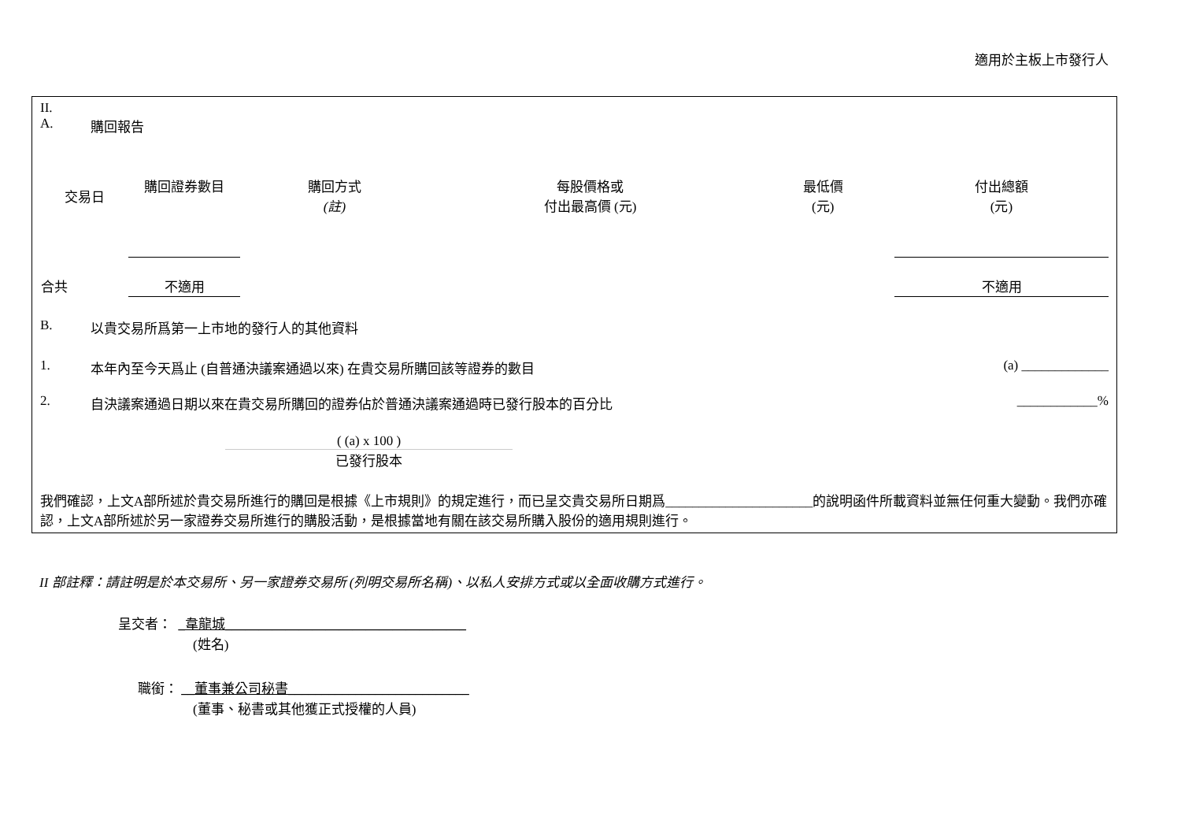適用於主板上市發行人
II.
A. 購回報告
| 交易日 | 購回證券數目 | 購回方式 (註) | 每股價格或 付出最高價 (元) | 最低價 (元) | 付出總額 (元) |
| --- | --- | --- | --- | --- | --- |
| 合共 | 不適用 | | | | 不適用 |
B. 以貴交易所爲第一上市地的發行人的其他資料
1. 本年內至今天爲止 (自普通決議案通過以來) 在貴交易所購回該等證券的數目 (a) _____________
2. 自決議案通過日期以來在貴交易所購回的證券佔於普通決議案通過時已發行股本的百分比 ____________%
( (a) x 100 )
已發行股本
我們確認，上文A部所述於貴交易所進行的購回是根據《上市規則》的規定進行，而已呈交貴交易所日期爲______________________的說明函件所載資料並無任何重大變動。我們亦確認，上文A部所述於另一家證券交易所進行的購股活動，是根據當地有關在該交易所購入股份的適用規則進行。
II 部註釋：請註明是於本交易所、另一家證券交易所 (列明交易所名稱)、以私人安排方式或以全面收購方式進行。
呈交者： _韋龍城____________________________________
(姓名)
職銜： __董事兼公司秘書___________________________
(董事、秘書或其他獲正式授權的人員)